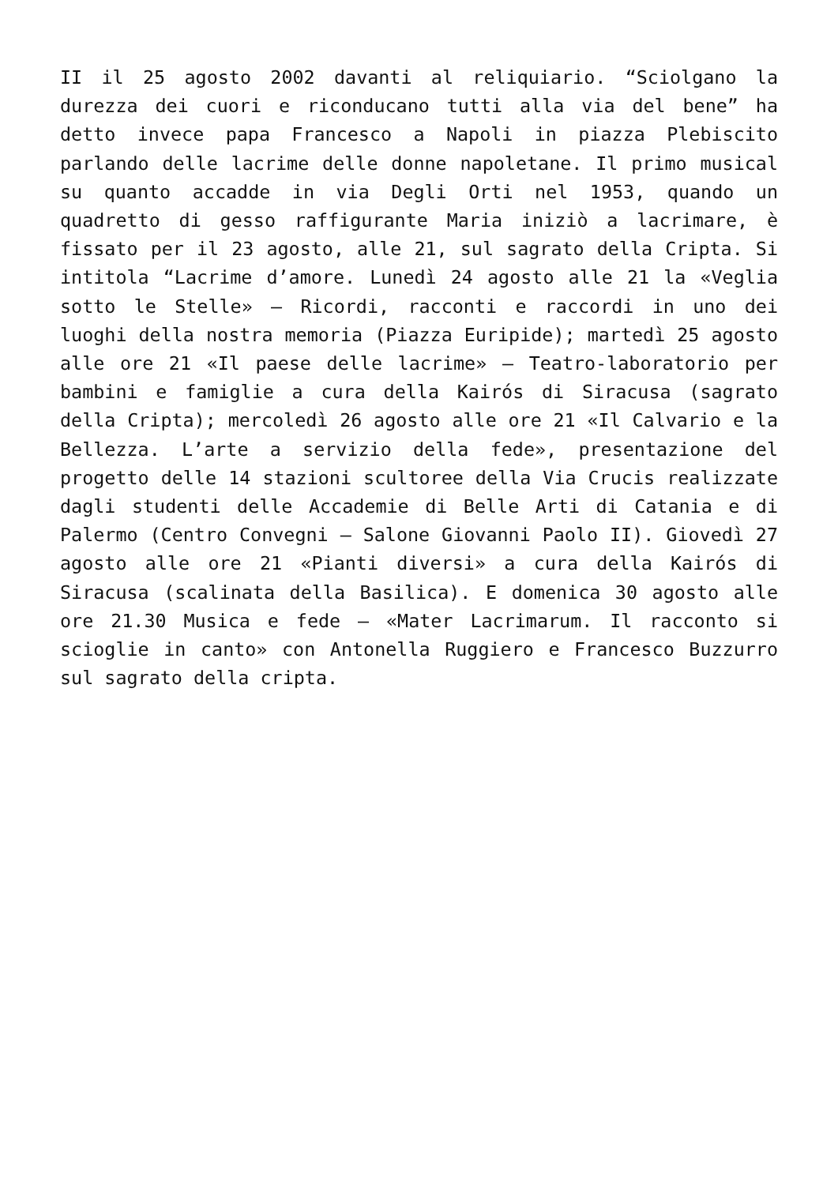II il 25 agosto 2002 davanti al reliquiario. “Sciolgano la durezza dei cuori e riconducano tutti alla via del bene” ha detto invece papa Francesco a Napoli in piazza Plebiscito parlando delle lacrime delle donne napoletane. Il primo musical su quanto accadde in via Degli Orti nel 1953, quando un quadretto di gesso raffigurante Maria iniziò a lacrimare, è fissato per il 23 agosto, alle 21, sul sagrato della Cripta. Si intitola “Lacrime d’amore. Lunedì 24 agosto alle 21 la «Veglia sotto le Stelle» – Ricordi, racconti e raccordi in uno dei luoghi della nostra memoria (Piazza Euripide); martedì 25 agosto alle ore 21 «Il paese delle lacrime» – Teatro-laboratorio per bambini e famiglie a cura della Kairós di Siracusa (sagrato della Cripta); mercoledì 26 agosto alle ore 21 «Il Calvario e la Bellezza. L’arte a servizio della fede», presentazione del progetto delle 14 stazioni scultoree della Via Crucis realizzate dagli studenti delle Accademie di Belle Arti di Catania e di Palermo (Centro Convegni – Salone Giovanni Paolo II). Giovedì 27 agosto alle ore 21 «Pianti diversi» a cura della Kairós di Siracusa (scalinata della Basilica). E domenica 30 agosto alle ore 21.30 Musica e fede – «Mater Lacrimarum. Il racconto si scioglie in canto» con Antonella Ruggiero e Francesco Buzzurro sul sagrato della cripta.